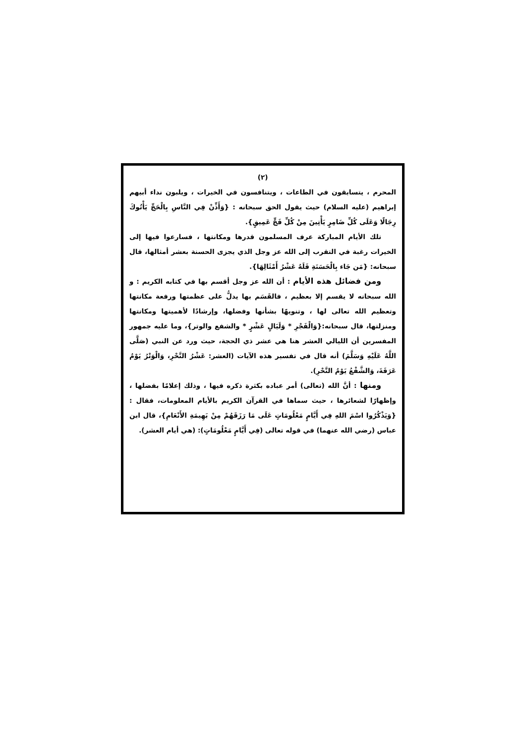(٢)
المحرم ، يتسابقون في الطاعات ، ويتنافسون في الخيرات ، ويلبون نداء أبيهم إبراهيم (عليه السلام) حيث يقول الحق سبحانه : {وَأَذِّنْ فِي النَّاسِ بِالْحَجِّ يَأْتُوكَ رِجَالًا وَعَلَى كُلِّ ضَامِرٍ يَأْتِينَ مِنْ كُلِّ فَجٍّ عَمِيقٍ}.
تلك الأيام المباركة عرف المسلمون قدرها ومكانتها ، فسارعوا فيها إلى الخيرات رغبة في التقرب إلى الله عز وجل الذي يجزى الحسنة بعشر أمثالها، قال سبحانه: {مَن جَاء بِالْحَسَنَةِ فَلَهُ عَشْرُ أَمْثَالِهَا}.
ومن فضائل هذه الأيام : أن الله عز وجل أقسم بها في كتابه الكريم : و الله سبحانه لا يقسم إلا بعظيم ، فالقَسَم بها يدلُّ على عظمتها ورفعة مكانتها وتعظيم الله تعالى لها ، وتنويهًا بشأنها وفضلها، وإرشادًا لأهميتها ومكانتها ومنزلتها، قال سبحانه:{وَالْفَجْرِ * وَلَيَالٍ عَشْرٍ * والشفع والوتر}، وما عليه جمهور المفسرين أن الليالي العشر هنا هي عشر ذي الحجة، حيث ورد عن النبي (صَلَّى اللَّهُ عَلَيْهِ وَسَلَّمَ) أنه قال في تفسير هذه الآيات (العشر: عَشْرُ النَّحْرِ، وَالْوَتْرُ يَوْمُ عَرَفَةَ، وَالشَّفْعُ يَوْمُ النَّحْرِ).
ومنها : أنَّ الله (تعالى) أمر عباده بكثرة ذكره فيها ، وذلك إعلامًا بفضلها ، وإظهارًا لشعائرها ، حيث سماها في القرآن الكريم بالأيام المعلومات، فقال :{وَيَذْكُرُوا اسْمَ اللهِ فِي أَيَّامٍ مَعْلُومَاتٍ عَلَى مَا رَزَقَهُمْ مِنْ بَهِيمَةِ الأَنْعَامِ}، قال ابن عباس (رضي الله عنهما) في قوله تعالى (فِي أَيَّامٍ مَعْلُومَاتٍ): (هي أيام العشر).